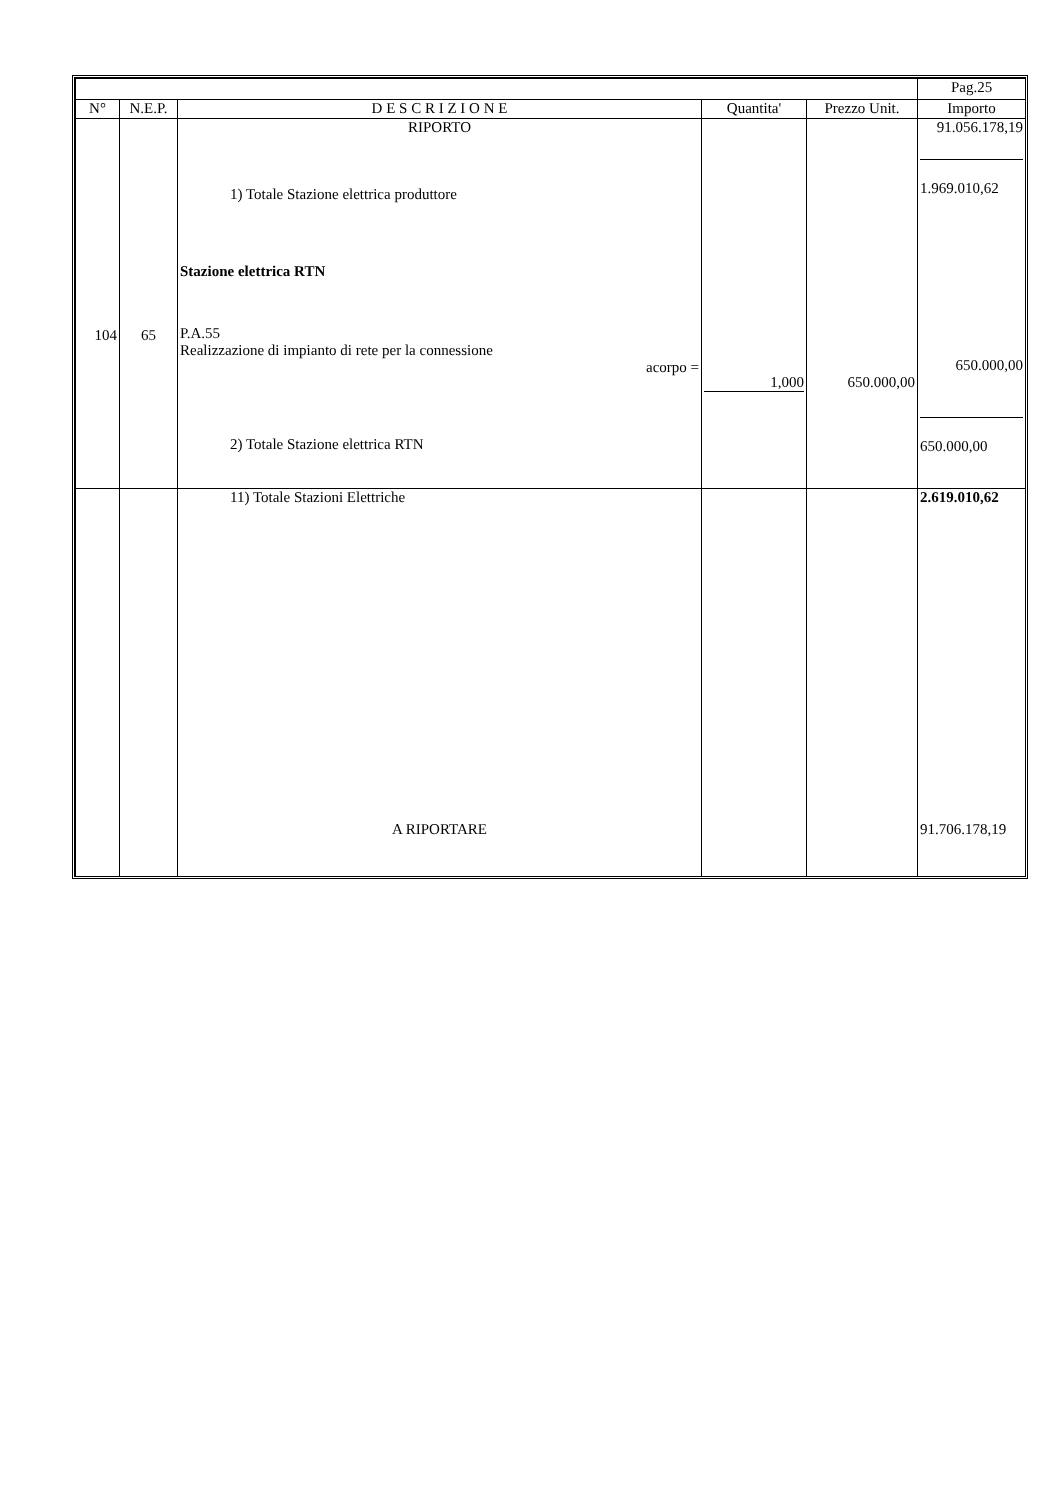| | | | | | Pag.25 |
| --- | --- | --- | --- | --- | --- |
| N° | N.E.P. | D E S C R I Z I O N E | Quantita' | Prezzo Unit. | Importo |
| 104 | 65 | RIPORTO 1) Totale Stazione elettrica produttore Stazione elettrica RTN P.A.55 Realizzazione di impianto di rete per la connessione acorpo = 2) Totale Stazione elettrica RTN | 1,000 | 650.000,00 | 91.056.178,19 1.969.010,62 650.000,00 650.000,00 |
| | | 11) Totale Stazioni Elettriche A RIPORTARE | | | 2.619.010,62 91.706.178,19 |